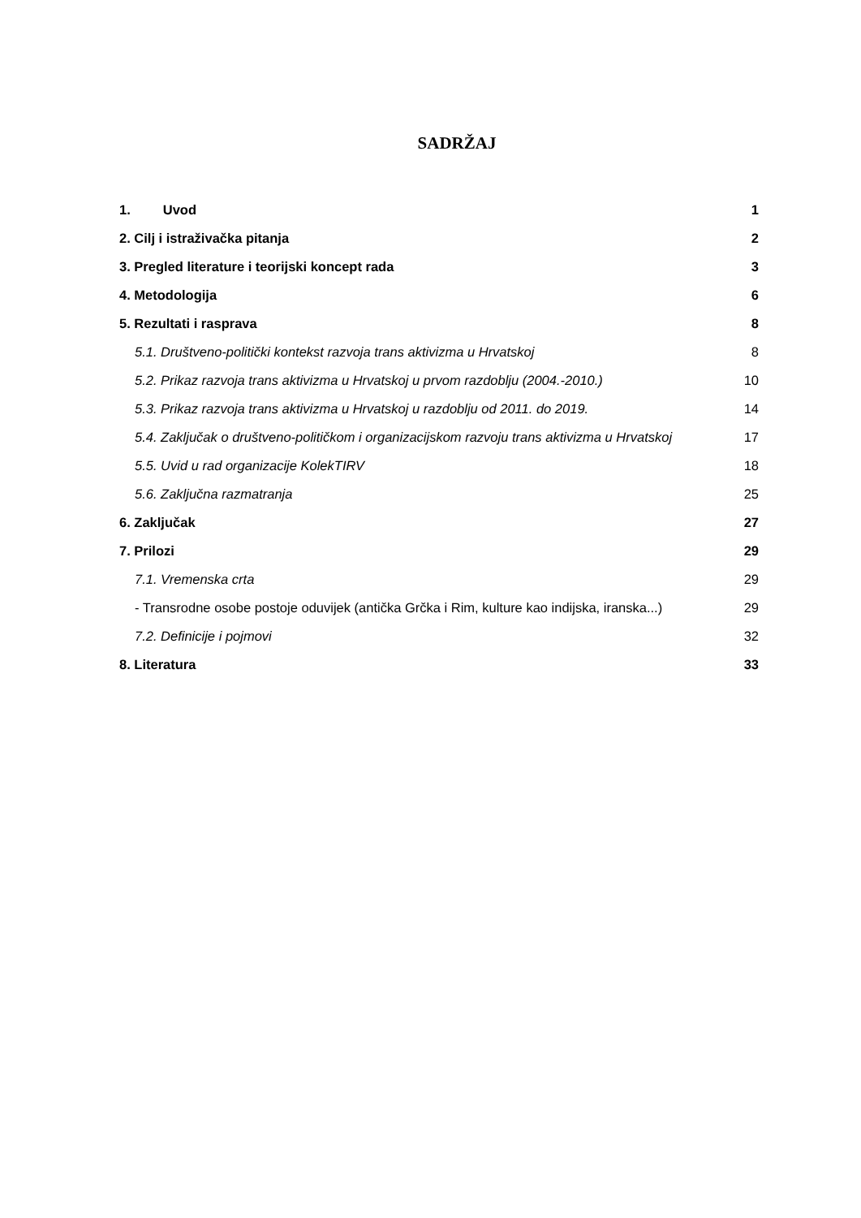SADRŽAJ
1. Uvod 1
2. Cilj i istraživačka pitanja 2
3. Pregled literature i teorijski koncept rada 3
4. Metodologija 6
5. Rezultati i rasprava 8
5.1. Društveno-politički kontekst razvoja trans aktivizma u Hrvatskoj 8
5.2. Prikaz razvoja trans aktivizma u Hrvatskoj u prvom razdoblju (2004.-2010.) 10
5.3. Prikaz razvoja trans aktivizma u Hrvatskoj u razdoblju od 2011. do 2019. 14
5.4. Zaključak o društveno-političkom i organizacijskom razvoju trans aktivizma u Hrvatskoj 17
5.5. Uvid u rad organizacije KolekTIRV 18
5.6. Zaključna razmatranja 25
6. Zaključak 27
7. Prilozi 29
7.1. Vremenska crta 29
- Transrodne osobe postoje oduvijek (antička Grčka i Rim, kulture kao indijska, iranska...) 29
7.2. Definicije i pojmovi 32
8. Literatura 33